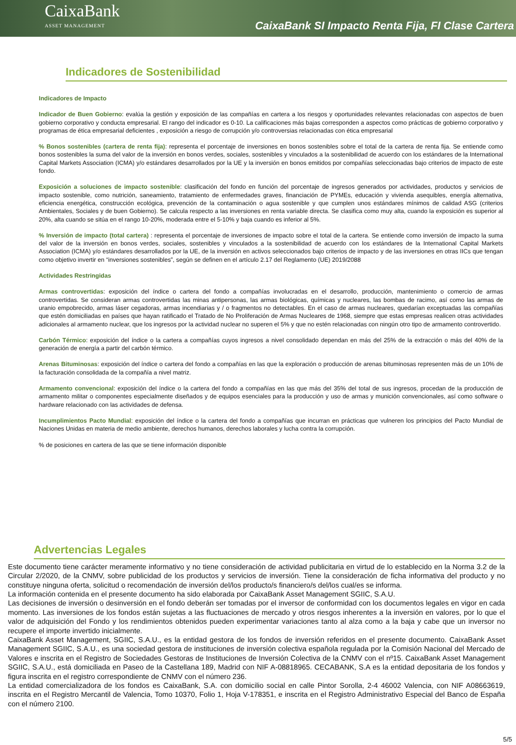CaixaBank
ASSET MANAGEMENT
CaixaBank SI Impacto Renta Fija, FI Clase Cartera
Indicadores de Sostenibilidad
Indicadores de Impacto
Indicador de Buen Gobierno: evalúa la gestión y exposición de las compañías en cartera a los riesgos y oportunidades relevantes relacionadas con aspectos de buen gobierno corporativo y conducta empresarial. El rango del indicador es 0-10. La calificaciones más bajas corresponden a aspectos como prácticas de gobierno corporativo y programas de ética empresarial deficientes , exposición a riesgo de corrupción y/o controversias relacionadas con ética empresarial
% Bonos sostenibles (cartera de renta fija): representa el porcentaje de inversiones en bonos sostenibles sobre el total de la cartera de renta fija. Se entiende como bonos sostenibles la suma del valor de la inversión en bonos verdes, sociales, sostenibles y vinculados a la sostenibilidad de acuerdo con los estándares de la International Capital Markets Association (ICMA) y/o estándares desarrollados por la UE y la inversión en bonos emitidos por compañías seleccionadas bajo criterios de impacto de este fondo.
Exposición a soluciones de impacto sostenible: clasificación del fondo en función del porcentaje de ingresos generados por actividades, productos y servicios de impacto sostenible, como nutrición, saneamiento, tratamiento de enfermedades graves, financiación de PYMEs, educación y vivienda asequibles, energía alternativa, eficiencia energética, construcción ecológica, prevención de la contaminación o agua sostenible y que cumplen unos estándares mínimos de calidad ASG (criterios Ambientales, Sociales y de buen Gobierno). Se calcula respecto a las inversiones en renta variable directa. Se clasifica como muy alta, cuando la exposición es superior al 20%, alta cuando se sitúa en el rango 10-20%, moderada entre el 5-10% y baja cuando es inferior al 5%.
% Inversión de impacto (total cartera) : representa el porcentaje de inversiones de impacto sobre el total de la cartera. Se entiende como inversión de impacto la suma del valor de la inversión en bonos verdes, sociales, sostenibles y vinculados a la sostenibilidad de acuerdo con los estándares de la International Capital Markets Association (ICMA) y/o estándares desarrollados por la UE, de la inversión en activos seleccionados bajo criterios de impacto y de las inversiones en otras IICs que tengan como objetivo invertir en “inversiones sostenibles”, según se definen en el artículo 2.17 del Reglamento (UE) 2019/2088
Actividades Restringidas
Armas controvertidas: exposición del índice o cartera del fondo a compañías involucradas en el desarrollo, producción, mantenimiento o comercio de armas controvertidas. Se consideran armas controvertidas las minas antipersonas, las armas biológicas, químicas y nucleares, las bombas de racimo, así como las armas de uranio empobrecido, armas láser cegadoras, armas incendiarias y / o fragmentos no detectables. En el caso de armas nucleares, quedarían exceptuadas las compañías que estén domiciliadas en países que hayan ratificado el Tratado de No Proliferación de Armas Nucleares de 1968, siempre que estas empresas realicen otras actividades adicionales al armamento nuclear, que los ingresos por la actividad nuclear no superen el 5% y que no estén relacionadas con ningún otro tipo de armamento controvertido.
Carbón Térmico: exposición del índice o la cartera a compañías cuyos ingresos a nivel consolidado dependan en más del 25% de la extracción o más del 40% de la generación de energía a partir del carbón térmico.
Arenas Bituminosas: exposición del índice o cartera del fondo a compañías en las que la exploración o producción de arenas bituminosas representen más de un 10% de la facturación consolidada de la compañía a nivel matriz.
Armamento convencional: exposición del índice o la cartera del fondo a compañías en las que más del 35% del total de sus ingresos, procedan de la producción de armamento militar o componentes especialmente diseñados y de equipos esenciales para la producción y uso de armas y munición convencionales, así como software o hardware relacionado con las actividades de defensa.
Incumplimientos Pacto Mundial: exposición del índice o la cartera del fondo a compañías que incurran en prácticas que vulneren los principios del Pacto Mundial de Naciones Unidas en materia de medio ambiente, derechos humanos, derechos laborales y lucha contra la corrupción.
% de posiciones en cartera de las que se tiene información disponible
Advertencias Legales
Este documento tiene carácter meramente informativo y no tiene consideración de actividad publicitaria en virtud de lo establecido en la Norma 3.2 de la Circular 2/2020, de la CNMV, sobre publicidad de los productos y servicios de inversión. Tiene la consideración de ficha informativa del producto y no constituye ninguna oferta, solicitud o recomendación de inversión del/los producto/s financiero/s del/los cual/es se informa.
La información contenida en el presente documento ha sido elaborada por CaixaBank Asset Management SGIIC, S.A.U.
Las decisiones de inversión o desinversión en el fondo deberán ser tomadas por el inversor de conformidad con los documentos legales en vigor en cada momento. Las inversiones de los fondos están sujetas a las fluctuaciones de mercado y otros riesgos inherentes a la inversión en valores, por lo que el valor de adquisición del Fondo y los rendimientos obtenidos pueden experimentar variaciones tanto al alza como a la baja y cabe que un inversor no recupere el importe invertido inicialmente.
CaixaBank Asset Management, SGIIC, S.A.U., es la entidad gestora de los fondos de inversión referidos en el presente documento. CaixaBank Asset Management SGIIC, S.A.U., es una sociedad gestora de instituciones de inversión colectiva española regulada por la Comisión Nacional del Mercado de Valores e inscrita en el Registro de Sociedades Gestoras de Instituciones de Inversión Colectiva de la CNMV con el nº15. CaixaBank Asset Management SGIIC, S.A.U., está domiciliada en Paseo de la Castellana 189, Madrid con NIF A-08818965. CECABANK, S.A es la entidad depositaria de los fondos y figura inscrita en el registro correspondiente de CNMV con el número 236.
La entidad comercializadora de los fondos es CaixaBank, S.A. con domicilio social en calle Pintor Sorolla, 2-4 46002 Valencia, con NIF A08663619, inscrita en el Registro Mercantil de Valencia, Tomo 10370, Folio 1, Hoja V-178351, e inscrita en el Registro Administrativo Especial del Banco de España con el número 2100.
5/5